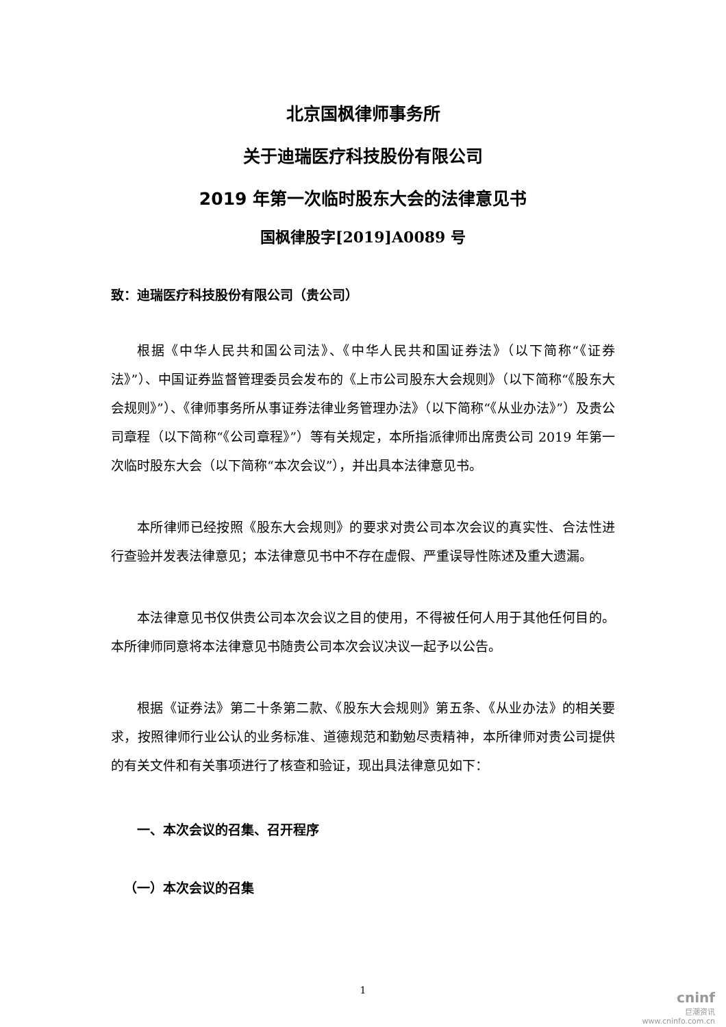北京国枫律师事务所
关于迪瑞医疗科技股份有限公司
2019 年第一次临时股东大会的法律意见书
国枫律股字[2019]A0089 号
致：迪瑞医疗科技股份有限公司（贵公司）
根据《中华人民共和国公司法》、《中华人民共和国证券法》（以下简称“《证券法》”）、中国证券监督管理委员会发布的《上市公司股东大会规则》（以下简称“《股东大会规则》”）、《律师事务所从事证券法律业务管理办法》（以下简称“《从业办法》”）及贵公司章程（以下简称“《公司章程》”）等有关规定，本所指派律师出席贵公司 2019 年第一次临时股东大会（以下简称“本次会议”），并出具本法律意见书。
本所律师已经按照《股东大会规则》的要求对贵公司本次会议的真实性、合法性进行查验并发表法律意见；本法律意见书中不存在虚假、严重误导性陈述及重大遗漏。
本法律意见书仅供贵公司本次会议之目的使用，不得被任何人用于其他任何目的。本所律师同意将本法律意见书随贵公司本次会议决议一起予以公告。
根据《证券法》第二十条第二款、《股东大会规则》第五条、《从业办法》的相关要求，按照律师行业公认的业务标准、道德规范和勤勉尽责精神，本所律师对贵公司提供的有关文件和有关事项进行了核查和验证，现出具法律意见如下：
一、本次会议的召集、召开程序
（一）本次会议的召集
1
cninf
巨潮资讯
www.cninfo.com.cn